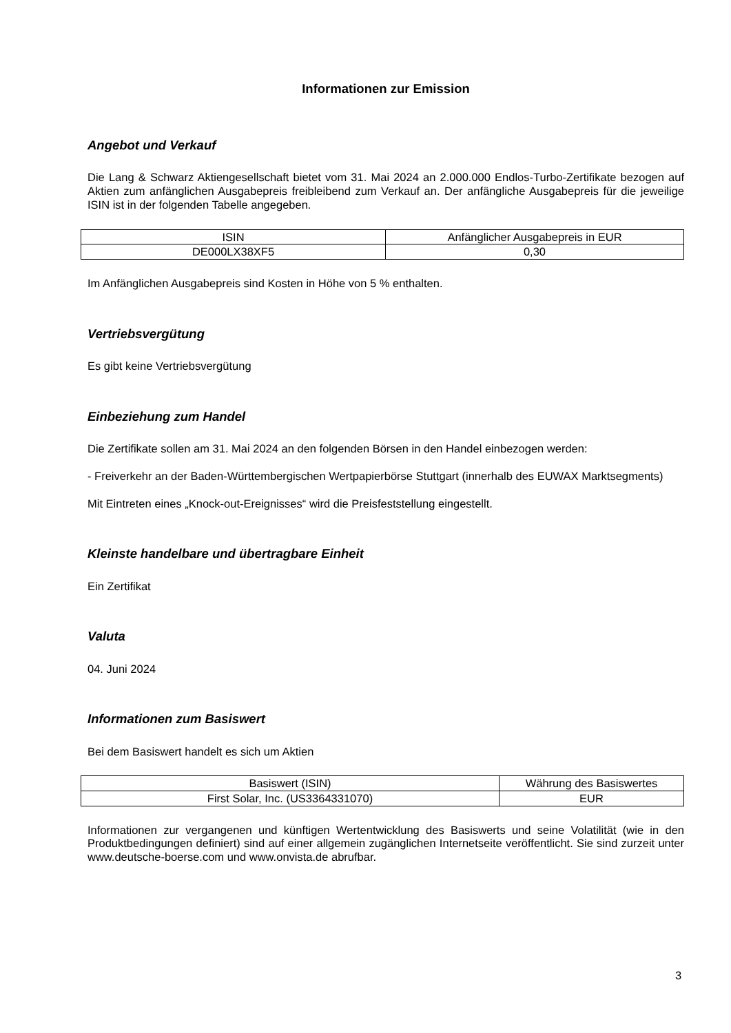Informationen zur Emission
Angebot und Verkauf
Die Lang & Schwarz Aktiengesellschaft bietet vom 31. Mai 2024 an 2.000.000 Endlos-Turbo-Zertifikate bezogen auf Aktien zum anfänglichen Ausgabepreis freibleibend zum Verkauf an. Der anfängliche Ausgabepreis für die jeweilige ISIN ist in der folgenden Tabelle angegeben.
| ISIN | Anfänglicher Ausgabepreis in EUR |
| DE000LX38XF5 | 0,30 |
Im Anfänglichen Ausgabepreis sind Kosten in Höhe von 5 % enthalten.
Vertriebsvergütung
Es gibt keine Vertriebsvergütung
Einbeziehung zum Handel
Die Zertifikate sollen am 31. Mai 2024 an den folgenden Börsen in den Handel einbezogen werden:
- Freiverkehr an der Baden-Württembergischen Wertpapierbörse Stuttgart (innerhalb des EUWAX Marktsegments)
Mit Eintreten eines „Knock-out-Ereignisses“ wird die Preisfeststellung eingestellt.
Kleinste handelbare und übertragbare Einheit
Ein Zertifikat
Valuta
04. Juni 2024
Informationen zum Basiswert
Bei dem Basiswert handelt es sich um Aktien
| Basiswert (ISIN) | Währung des Basiswertes |
| First Solar, Inc. (US3364331070) | EUR |
Informationen zur vergangenen und künftigen Wertentwicklung des Basiswerts und seine Volatilität (wie in den Produktbedingungen definiert) sind auf einer allgemein zugänglichen Internetseite veröffentlicht. Sie sind zurzeit unter www.deutsche-boerse.com und www.onvista.de abrufbar.
3